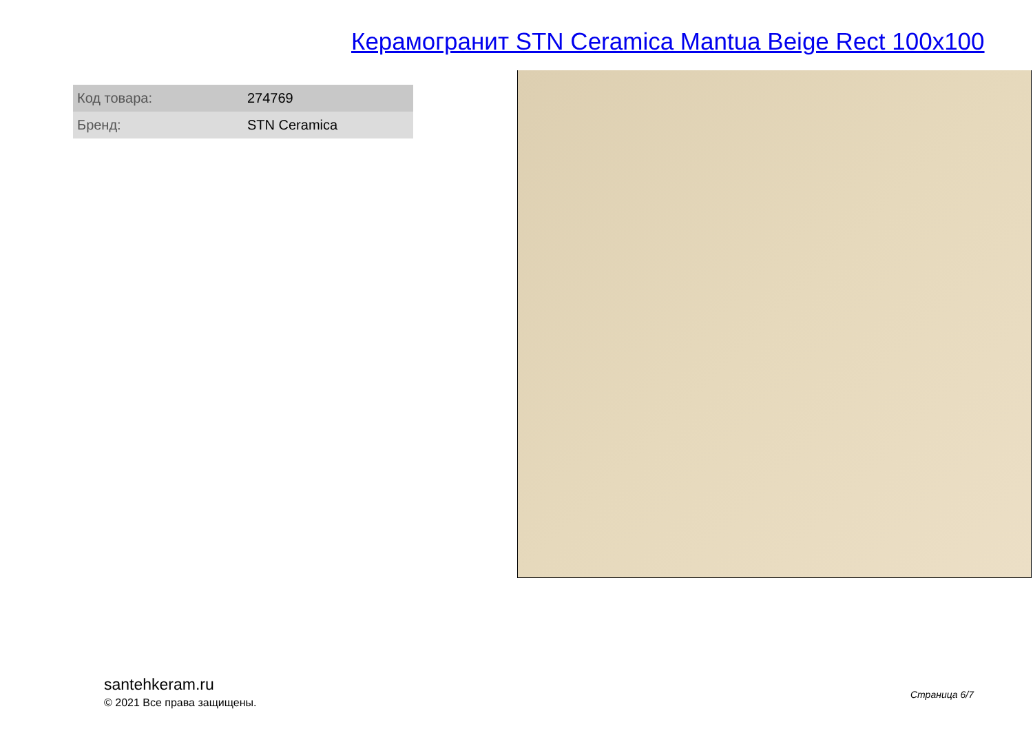Керамогранит STN Ceramica Mantua Beige Rect 100x100
| Код товара: | 274769 |
| Бренд: | STN Ceramica |
santehkeram.ru
© 2021 Все права защищены.
Страница 6/7